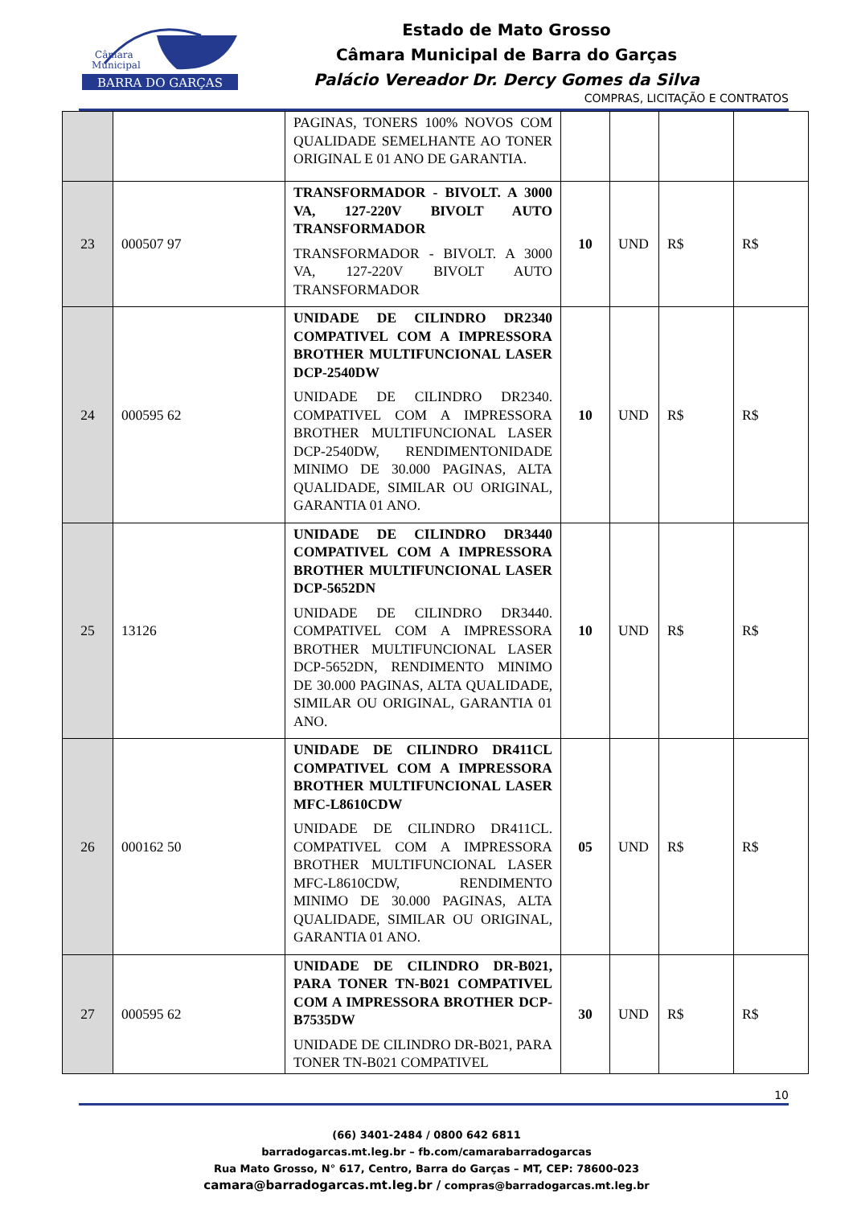BARRA DO GARÇAS
Câmara
Municipal
Estado de Mato Grosso
Câmara Municipal de Barra do Garças
Palácio Vereador Dr. Dercy Gomes da Silva
COMPRAS, LICITAÇÃO E CONTRATOS
| | | PAGINAS, TONERS 100% NOVOS COM QUALIDADE SEMELHANTE AO TONER ORIGINAL E 01 ANO DE GARANTIA. | | | | |
| 23 | 000507 97 | TRANSFORMADOR - BIVOLT. A 3000 VA, 127-220V BIVOLT AUTO TRANSFORMADOR TRANSFORMADOR - BIVOLT. A 3000 VA, 127-220V BIVOLT AUTO TRANSFORMADOR | 10 | UND | R$ | R$ |
| 24 | 000595 62 | UNIDADE DE CILINDRO DR2340 COMPATIVEL COM A IMPRESSORA BROTHER MULTIFUNCIONAL LASER DCP-2540DW UNIDADE DE CILINDRO DR2340. COMPATIVEL COM A IMPRESSORA BROTHER MULTIFUNCIONAL LASER DCP-2540DW, RENDIMENTONIDADE MINIMO DE 30.000 PAGINAS, ALTA QUALIDADE, SIMILAR OU ORIGINAL, GARANTIA 01 ANO. | 10 | UND | R$ | R$ |
| 25 | 13126 | UNIDADE DE CILINDRO DR3440 COMPATIVEL COM A IMPRESSORA BROTHER MULTIFUNCIONAL LASER DCP-5652DN UNIDADE DE CILINDRO DR3440. COMPATIVEL COM A IMPRESSORA BROTHER MULTIFUNCIONAL LASER DCP-5652DN, RENDIMENTO MINIMO DE 30.000 PAGINAS, ALTA QUALIDADE, SIMILAR OU ORIGINAL, GARANTIA 01 ANO. | 10 | UND | R$ | R$ |
| 26 | 000162 50 | UNIDADE DE CILINDRO DR411CL COMPATIVEL COM A IMPRESSORA BROTHER MULTIFUNCIONAL LASER MFC-L8610CDW UNIDADE DE CILINDRO DR411CL. COMPATIVEL COM A IMPRESSORA BROTHER MULTIFUNCIONAL LASER MFC-L8610CDW, RENDIMENTO MINIMO DE 30.000 PAGINAS, ALTA QUALIDADE, SIMILAR OU ORIGINAL, GARANTIA 01 ANO. | 05 | UND | R$ | R$ |
| 27 | 000595 62 | UNIDADE DE CILINDRO DR-B021, PARA TONER TN-B021 COMPATIVEL COM A IMPRESSORA BROTHER DCP-B7535DW UNIDADE DE CILINDRO DR-B021, PARA TONER TN-B021 COMPATIVEL | 30 | UND | R$ | R$ |
10
(66) 3401-2484 / 0800 642 6811
barradogarcas.mt.leg.br – fb.com/camarabarradogarcas
Rua Mato Grosso, N° 617, Centro, Barra do Garças – MT, CEP: 78600-023
camara@barradogarcas.mt.leg.br / compras@barradogarcas.mt.leg.br